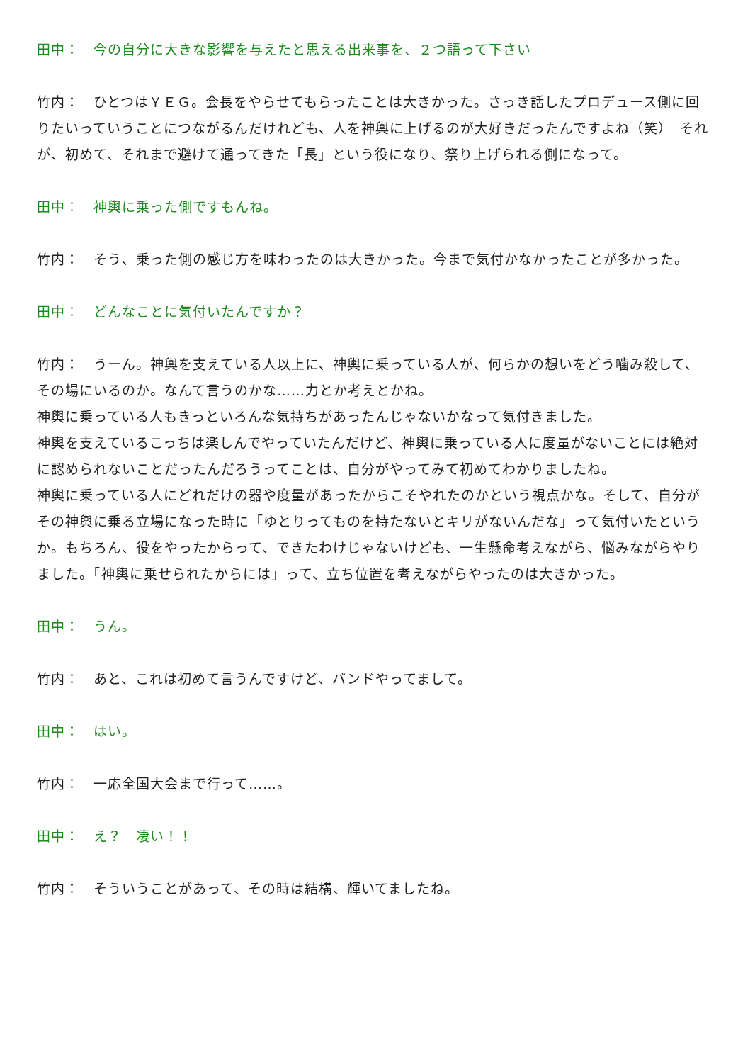田中：　今の自分に大きな影響を与えたと思える出来事を、２つ語って下さい
竹内：　ひとつはＹＥＧ。会長をやらせてもらったことは大きかった。さっき話したプロデュース側に回りたいっていうことにつながるんだけれども、人を神輿に上げるのが大好きだったんですよね（笑）　それが、初めて、それまで避けて通ってきた「長」という役になり、祭り上げられる側になって。
田中：　神輿に乗った側ですもんね。
竹内：　そう、乗った側の感じ方を味わったのは大きかった。今まで気付かなかったことが多かった。
田中：　どんなことに気付いたんですか？
竹内：　うーん。神輿を支えている人以上に、神輿に乗っている人が、何らかの想いをどう噛み殺して、その場にいるのか。なんて言うのかな……力とか考えとかね。
神輿に乗っている人もきっといろんな気持ちがあったんじゃないかなって気付きました。
神輿を支えているこっちは楽しんでやっていたんだけど、神輿に乗っている人に度量がないことには絶対に認められないことだったんだろうってことは、自分がやってみて初めてわかりましたね。
神輿に乗っている人にどれだけの器や度量があったからこそやれたのかという視点かな。そして、自分がその神輿に乗る立場になった時に「ゆとりってものを持たないとキリがないんだな」って気付いたというか。もちろん、役をやったからって、できたわけじゃないけども、一生懸命考えながら、悩みながらやりました。「神輿に乗せられたからには」って、立ち位置を考えながらやったのは大きかった。
田中：　うん。
竹内：　あと、これは初めて言うんですけど、バンドやってまして。
田中：　はい。
竹内：　一応全国大会まで行って……。
田中：　え？　凄い！！
竹内：　そういうことがあって、その時は結構、輝いてましたね。